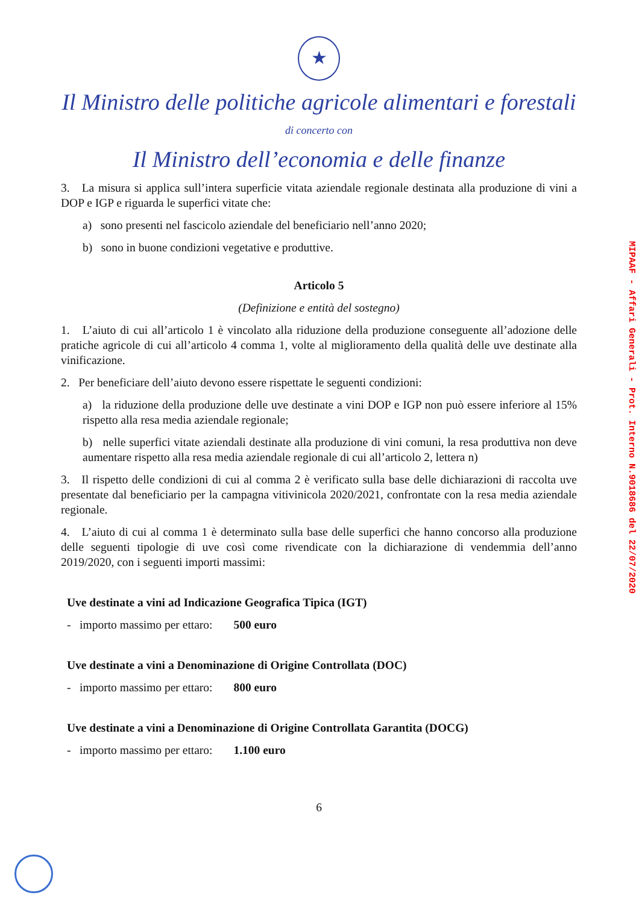★
Il Ministro delle politiche agricole alimentari e forestali
di concerto con
Il Ministro dell’economia e delle finanze
3. La misura si applica sull’intera superficie vitata aziendale regionale destinata alla produzione di vini a DOP e IGP e riguarda le superfici vitate che:
a) sono presenti nel fascicolo aziendale del beneficiario nell’anno 2020;
b) sono in buone condizioni vegetative e produttive.
Articolo 5
(Definizione e entità del sostegno)
1. L’aiuto di cui all’articolo 1 è vincolato alla riduzione della produzione conseguente all’adozione delle pratiche agricole di cui all’articolo 4 comma 1, volte al miglioramento della qualità delle uve destinate alla vinificazione.
2. Per beneficiare dell’aiuto devono essere rispettate le seguenti condizioni:
a) la riduzione della produzione delle uve destinate a vini DOP e IGP non può essere inferiore al 15% rispetto alla resa media aziendale regionale;
b) nelle superfici vitate aziendali destinate alla produzione di vini comuni, la resa produttiva non deve aumentare rispetto alla resa media aziendale regionale di cui all’articolo 2, lettera n)
3. Il rispetto delle condizioni di cui al comma 2 è verificato sulla base delle dichiarazioni di raccolta uve presentate dal beneficiario per la campagna vitivinicola 2020/2021, confrontate con la resa media aziendale regionale.
4. L’aiuto di cui al comma 1 è determinato sulla base delle superfici che hanno concorso alla produzione delle seguenti tipologie di uve così come rivendicate con la dichiarazione di vendemmia dell’anno 2019/2020, con i seguenti importi massimi:
Uve destinate a vini ad Indicazione Geografica Tipica (IGT)
- importo massimo per ettaro: 500 euro
Uve destinate a vini a Denominazione di Origine Controllata (DOC)
- importo massimo per ettaro: 800 euro
Uve destinate a vini a Denominazione di Origine Controllata Garantita (DOCG)
- importo massimo per ettaro: 1.100 euro
6
MIPAAF - Affari Generali - Prot. Interno N.9018686 del 22/07/2020